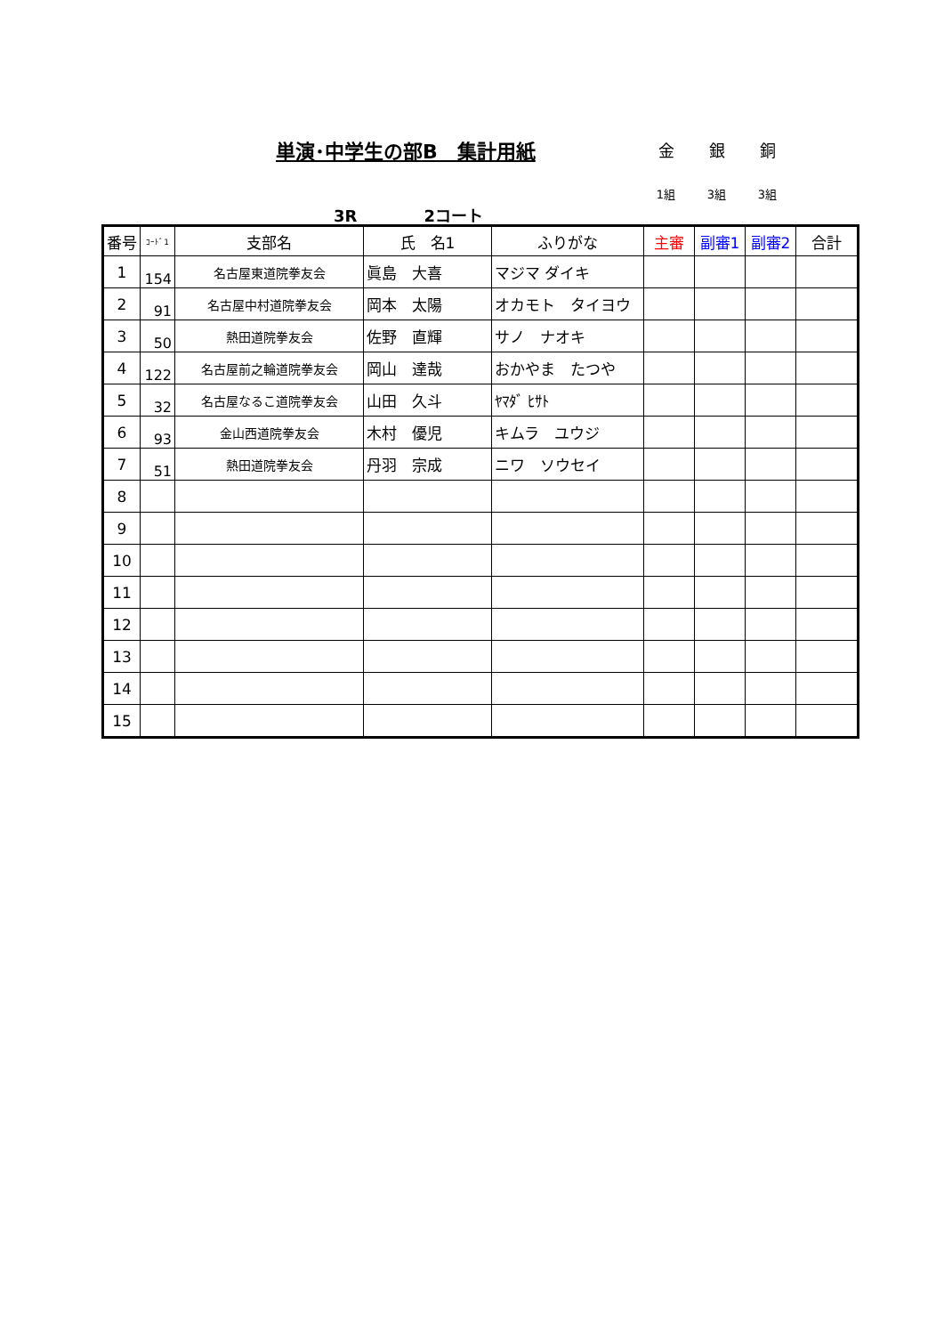単演･中学生の部B　集計用紙
金 銀 銅
1組 3組 3組
3R 2コート
| 番号 | ｺｰﾄﾞ1 | 支部名 | 氏 名1 | ふりがな | 主審 | 副審1 | 副審2 | 合計 |
| --- | --- | --- | --- | --- | --- | --- | --- | --- |
| 1 | 154 | 名古屋東道院拳友会 | 眞島 大喜 | マジマ ダイキ | | | | |
| 2 | 91 | 名古屋中村道院拳友会 | 岡本 太陽 | オカモト タイヨウ | | | | |
| 3 | 50 | 熱田道院拳友会 | 佐野 直輝 | サノ ナオキ | | | | |
| 4 | 122 | 名古屋前之輪道院拳友会 | 岡山 達哉 | おかやま たつや | | | | |
| 5 | 32 | 名古屋なるこ道院拳友会 | 山田 久斗 | ﾔﾏﾀﾞ ﾋｻﾄ | | | | |
| 6 | 93 | 金山西道院拳友会 | 木村 優児 | キムラ ユウジ | | | | |
| 7 | 51 | 熱田道院拳友会 | 丹羽 宗成 | ニワ ソウセイ | | | | |
| 8 | | | | | | | | |
| 9 | | | | | | | | |
| 10 | | | | | | | | |
| 11 | | | | | | | | |
| 12 | | | | | | | | |
| 13 | | | | | | | | |
| 14 | | | | | | | | |
| 15 | | | | | | | | |